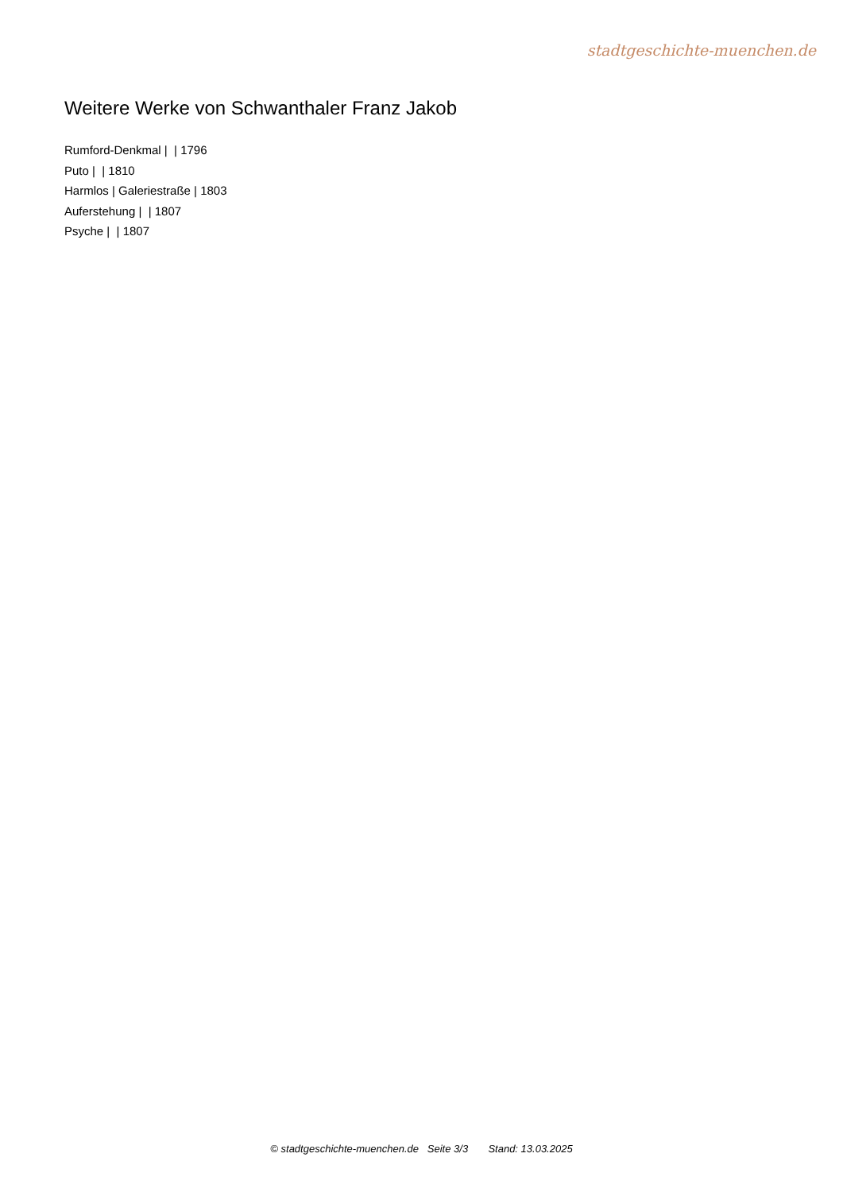stadtgeschichte-muenchen.de
Weitere Werke von Schwanthaler Franz Jakob
Rumford-Denkmal | | 1796
Puto | | 1810
Harmlos | Galeriestraße | 1803
Auferstehung | | 1807
Psyche | | 1807
© stadtgeschichte-muenchen.de Seite 3/3 Stand: 13.03.2025